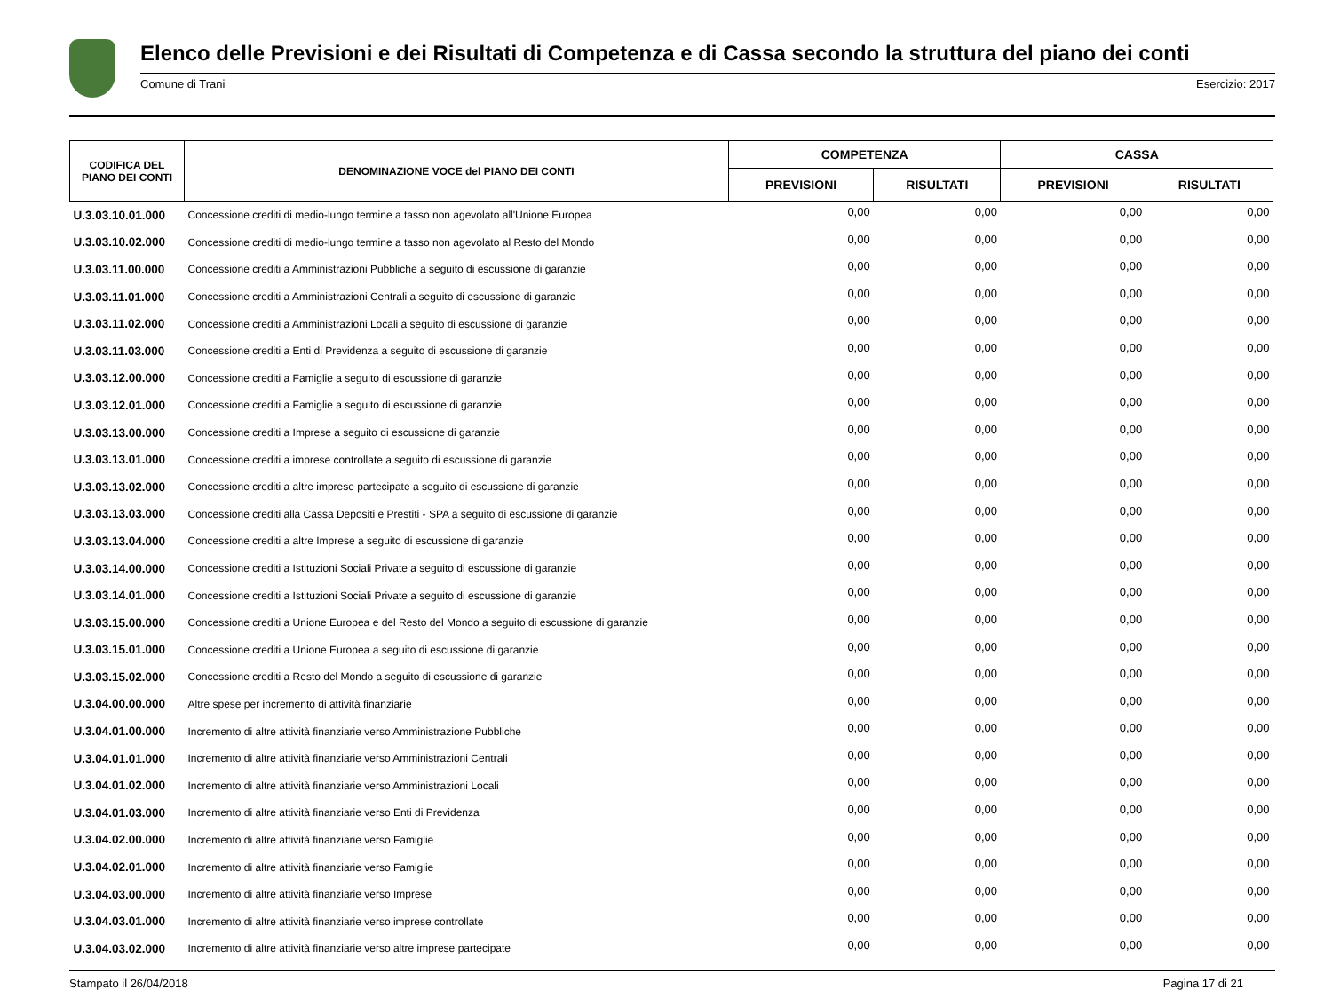Elenco delle Previsioni e dei Risultati di Competenza e di Cassa secondo la struttura del piano dei conti
Comune di Trani Esercizio: 2017
| CODIFICA DEL PIANO DEI CONTI | DENOMINAZIONE VOCE del PIANO DEI CONTI | COMPETENZA | | CASSA | |
| --- | --- | --- | --- | --- | --- |
| | | PREVISIONI | RISULTATI | PREVISIONI | RISULTATI |
| U.3.03.10.01.000 | Concessione crediti di medio-lungo termine a tasso non agevolato all'Unione Europea | 0,00 | 0,00 | 0,00 | 0,00 |
| U.3.03.10.02.000 | Concessione crediti di medio-lungo termine a tasso non agevolato al Resto del Mondo | 0,00 | 0,00 | 0,00 | 0,00 |
| U.3.03.11.00.000 | Concessione crediti a Amministrazioni Pubbliche a seguito di escussione di garanzie | 0,00 | 0,00 | 0,00 | 0,00 |
| U.3.03.11.01.000 | Concessione crediti a Amministrazioni Centrali a seguito di escussione di garanzie | 0,00 | 0,00 | 0,00 | 0,00 |
| U.3.03.11.02.000 | Concessione crediti a Amministrazioni Locali a seguito di escussione di garanzie | 0,00 | 0,00 | 0,00 | 0,00 |
| U.3.03.11.03.000 | Concessione crediti a Enti di Previdenza a seguito di escussione di garanzie | 0,00 | 0,00 | 0,00 | 0,00 |
| U.3.03.12.00.000 | Concessione crediti a Famiglie a seguito di escussione di garanzie | 0,00 | 0,00 | 0,00 | 0,00 |
| U.3.03.12.01.000 | Concessione crediti a Famiglie a seguito di escussione di garanzie | 0,00 | 0,00 | 0,00 | 0,00 |
| U.3.03.13.00.000 | Concessione crediti a Imprese a seguito di escussione di garanzie | 0,00 | 0,00 | 0,00 | 0,00 |
| U.3.03.13.01.000 | Concessione crediti a imprese controllate a seguito di escussione di garanzie | 0,00 | 0,00 | 0,00 | 0,00 |
| U.3.03.13.02.000 | Concessione crediti a altre imprese partecipate a seguito di escussione di garanzie | 0,00 | 0,00 | 0,00 | 0,00 |
| U.3.03.13.03.000 | Concessione crediti alla Cassa Depositi e Prestiti - SPA a seguito di escussione di garanzie | 0,00 | 0,00 | 0,00 | 0,00 |
| U.3.03.13.04.000 | Concessione crediti a altre Imprese a seguito di escussione di garanzie | 0,00 | 0,00 | 0,00 | 0,00 |
| U.3.03.14.00.000 | Concessione crediti a Istituzioni Sociali Private a seguito di escussione di garanzie | 0,00 | 0,00 | 0,00 | 0,00 |
| U.3.03.14.01.000 | Concessione crediti a Istituzioni Sociali Private a seguito di escussione di garanzie | 0,00 | 0,00 | 0,00 | 0,00 |
| U.3.03.15.00.000 | Concessione crediti a Unione Europea e del Resto del Mondo a seguito di escussione di garanzie | 0,00 | 0,00 | 0,00 | 0,00 |
| U.3.03.15.01.000 | Concessione crediti a Unione Europea a seguito di escussione di garanzie | 0,00 | 0,00 | 0,00 | 0,00 |
| U.3.03.15.02.000 | Concessione crediti a Resto del Mondo a seguito di escussione di garanzie | 0,00 | 0,00 | 0,00 | 0,00 |
| U.3.04.00.00.000 | Altre spese per incremento di attività finanziarie | 0,00 | 0,00 | 0,00 | 0,00 |
| U.3.04.01.00.000 | Incremento di altre attività finanziarie verso Amministrazione Pubbliche | 0,00 | 0,00 | 0,00 | 0,00 |
| U.3.04.01.01.000 | Incremento di altre attività finanziarie verso Amministrazioni Centrali | 0,00 | 0,00 | 0,00 | 0,00 |
| U.3.04.01.02.000 | Incremento di altre attività finanziarie verso Amministrazioni Locali | 0,00 | 0,00 | 0,00 | 0,00 |
| U.3.04.01.03.000 | Incremento di altre attività finanziarie verso Enti di Previdenza | 0,00 | 0,00 | 0,00 | 0,00 |
| U.3.04.02.00.000 | Incremento di altre attività finanziarie verso Famiglie | 0,00 | 0,00 | 0,00 | 0,00 |
| U.3.04.02.01.000 | Incremento di altre attività finanziarie verso Famiglie | 0,00 | 0,00 | 0,00 | 0,00 |
| U.3.04.03.00.000 | Incremento di altre attività finanziarie verso Imprese | 0,00 | 0,00 | 0,00 | 0,00 |
| U.3.04.03.01.000 | Incremento di altre attività finanziarie verso imprese controllate | 0,00 | 0,00 | 0,00 | 0,00 |
| U.3.04.03.02.000 | Incremento di altre attività finanziarie verso altre imprese partecipate | 0,00 | 0,00 | 0,00 | 0,00 |
Stampato il 26/04/2018 Pagina 17 di 21